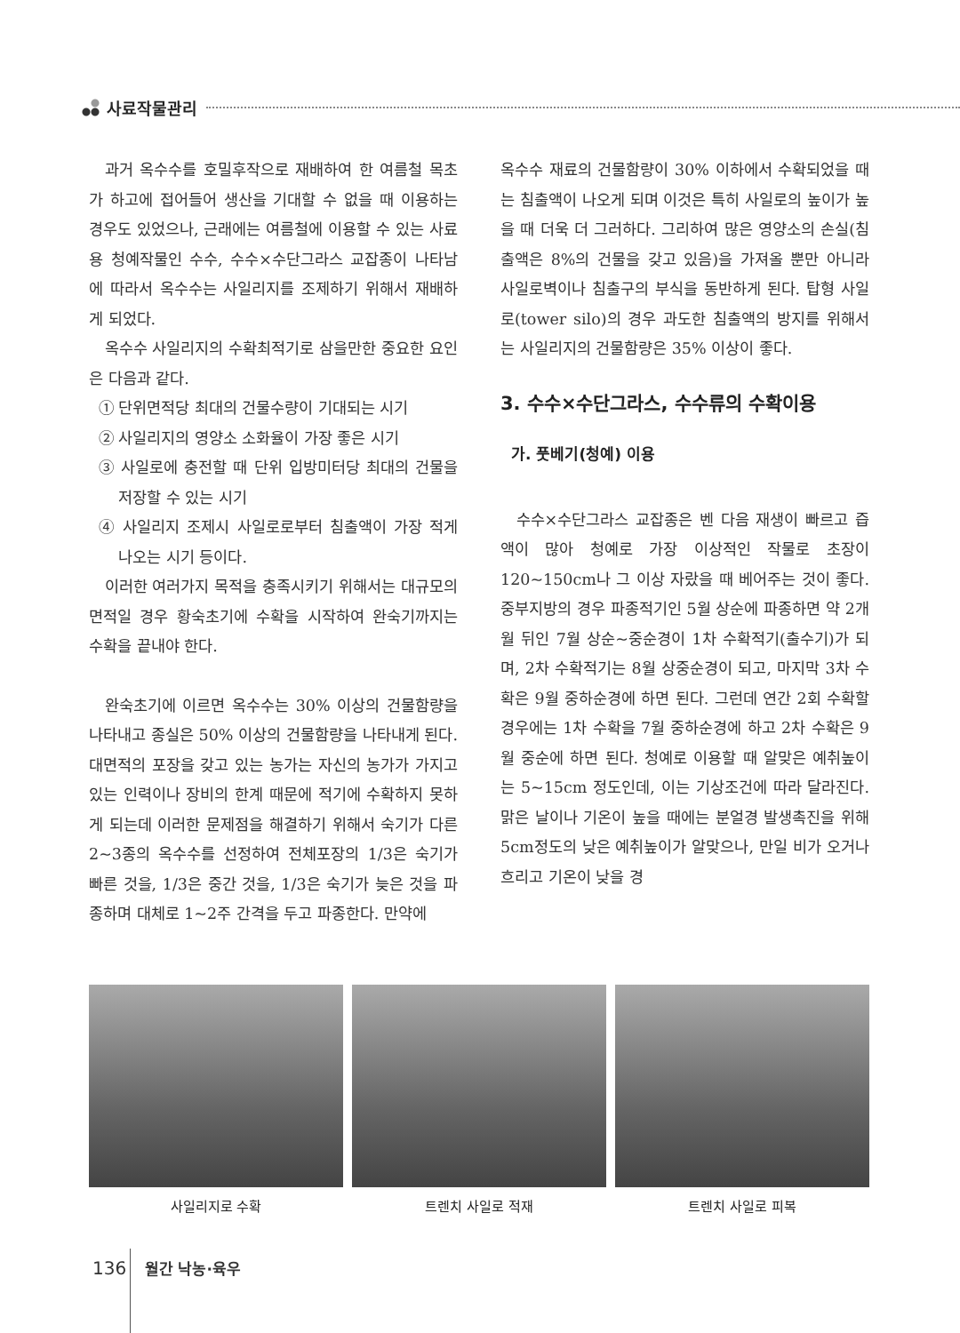사료작물관리
과거 옥수수를 호밀후작으로 재배하여 한 여름철 목초가 하고에 접어들어 생산을 기대할 수 없을 때 이용하는 경우도 있었으나, 근래에는 여름철에 이용할 수 있는 사료용 청예작물인 수수, 수수×수단그라스 교잡종이 나타남에 따라서 옥수수는 사일리지를 조제하기 위해서 재배하게 되었다.
옥수수 사일리지의 수확최적기로 삼을만한 중요한 요인은 다음과 같다.
① 단위면적당 최대의 건물수량이 기대되는 시기
② 사일리지의 영양소 소화율이 가장 좋은 시기
③ 사일로에 충전할 때 단위 입방미터당 최대의 건물을 저장할 수 있는 시기
④ 사일리지 조제시 사일로로부터 침출액이 가장 적게 나오는 시기 등이다.
이러한 여러가지 목적을 충족시키기 위해서는 대규모의 면적일 경우 황숙초기에 수확을 시작하여 완숙기까지는 수확을 끝내야 한다.
완숙초기에 이르면 옥수수는 30% 이상의 건물함량을 나타내고 종실은 50% 이상의 건물함량을 나타내게 된다. 대면적의 포장을 갖고 있는 농가는 자신의 농가가 가지고 있는 인력이나 장비의 한계 때문에 적기에 수확하지 못하게 되는데 이러한 문제점을 해결하기 위해서 숙기가 다른 2~3종의 옥수수를 선정하여 전체포장의 1/3은 숙기가 빠른 것을, 1/3은 중간 것을, 1/3은 숙기가 늦은 것을 파종하며 대체로 1~2주 간격을 두고 파종한다. 만약에
옥수수 재료의 건물함량이 30% 이하에서 수확되었을 때는 침출액이 나오게 되며 이것은 특히 사일로의 높이가 높을 때 더욱 더 그러하다. 그리하여 많은 영양소의 손실(침출액은 8%의 건물을 갖고 있음)을 가져올 뿐만 아니라 사일로벽이나 침출구의 부식을 동반하게 된다. 탑형 사일로(tower silo)의 경우 과도한 침출액의 방지를 위해서는 사일리지의 건물함량은 35% 이상이 좋다.
3. 수수×수단그라스, 수수류의 수확이용
가. 풋베기(청예) 이용
수수×수단그라스 교잡종은 벤 다음 재생이 빠르고 즙액이 많아 청예로 가장 이상적인 작물로 초장이 120~150cm나 그 이상 자랐을 때 베어주는 것이 좋다. 중부지방의 경우 파종적기인 5월 상순에 파종하면 약 2개월 뒤인 7월 상순~중순경이 1차 수확적기(출수기)가 되며, 2차 수확적기는 8월 상중순경이 되고, 마지막 3차 수확은 9월 중하순경에 하면 된다. 그런데 연간 2회 수확할 경우에는 1차 수확을 7월 중하순경에 하고 2차 수확은 9월 중순에 하면 된다. 청예로 이용할 때 알맞은 예취높이는 5~15cm 정도인데, 이는 기상조건에 따라 달라진다. 맑은 날이나 기온이 높을 때에는 분얼경 발생촉진을 위해 5cm정도의 낮은 예취높이가 알맞으나, 만일 비가 오거나 흐리고 기온이 낮을 경
사일리지로 수확 트렌치 사일로 적재 트렌치 사일로 피복
136 월간 낙농·육우